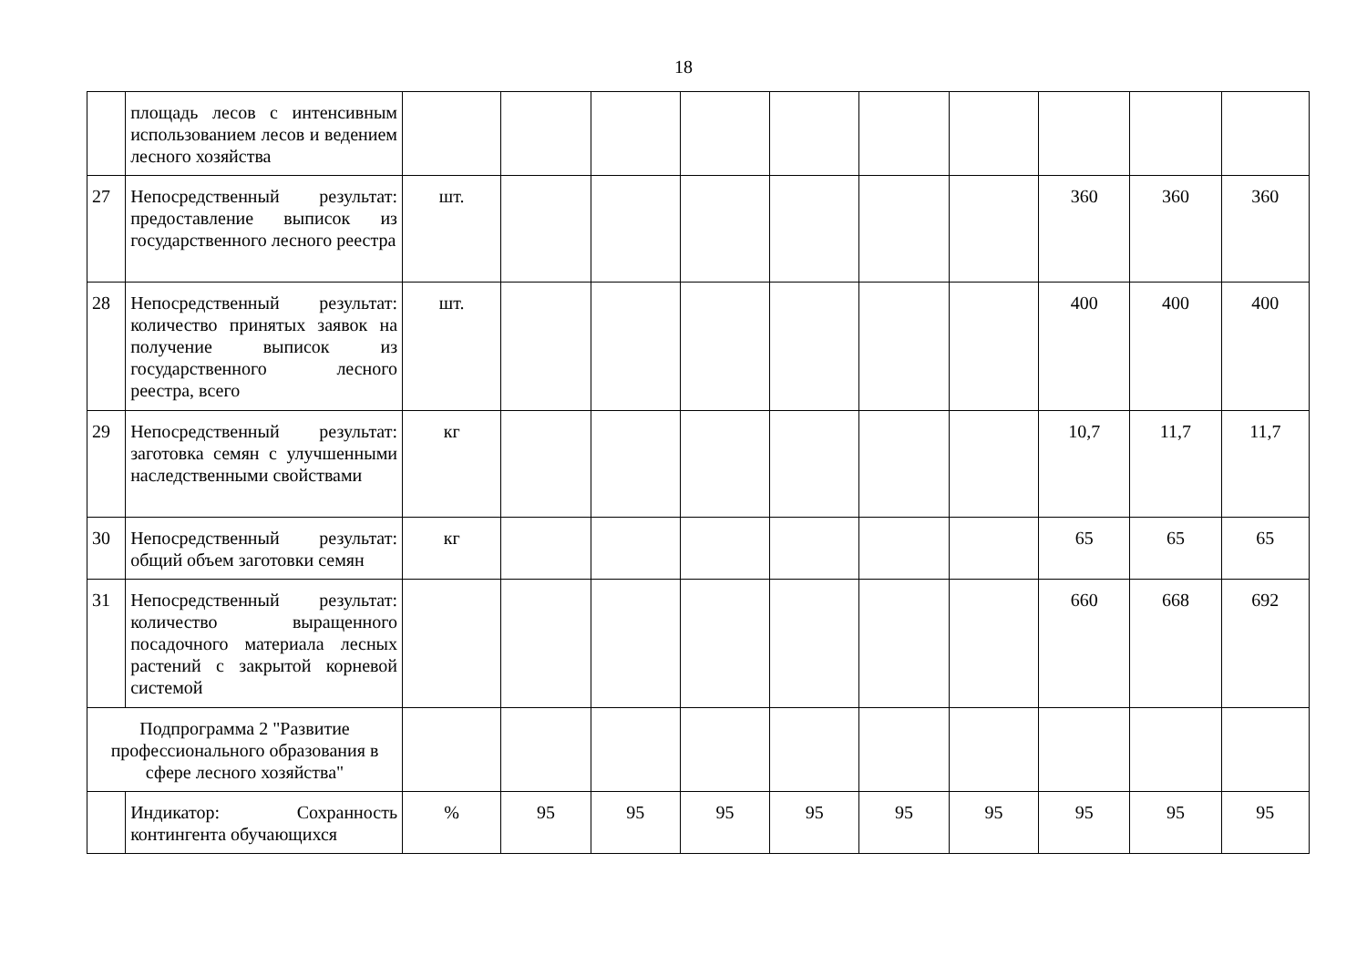18
| | площадь лесов с интенсивным использованием лесов и ведением лесного хозяйства | | | | | | | | | | |
| 27 | Непосредственный результат: предоставление выписок из государственного лесного реестра | шт. | | | | | | | 360 | 360 | 360 |
| 28 | Непосредственный результат: количество принятых заявок на получение выписок из государственного лесного реестра, всего | шт. | | | | | | | 400 | 400 | 400 |
| 29 | Непосредственный результат: заготовка семян с улучшенными наследственными свойствами | кг | | | | | | | 10,7 | 11,7 | 11,7 |
| 30 | Непосредственный результат: общий объем заготовки семян | кг | | | | | | | 65 | 65 | 65 |
| 31 | Непосредственный результат: количество выращенного посадочного материала лесных растений с закрытой корневой системой | | | | | | | | 660 | 668 | 692 |
| Подпрограмма 2 "Развитие профессионального образования в сфере лесного хозяйства" | | | | | | | | | | | |
| | Индикатор: Сохранность контингента обучающихся | % | 95 | 95 | 95 | 95 | 95 | 95 | 95 | 95 | 95 |